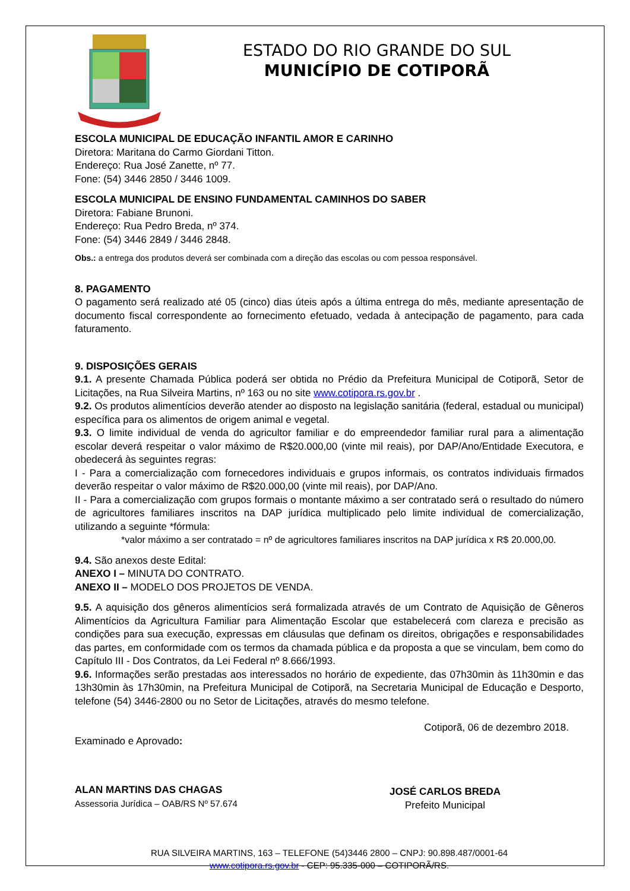ESTADO DO RIO GRANDE DO SUL
MUNICÍPIO DE COTIPORÃ
ESCOLA MUNICIPAL DE EDUCAÇÃO INFANTIL AMOR E CARINHO
Diretora: Maritana do Carmo Giordani Titton.
Endereço: Rua José Zanette, nº 77.
Fone: (54) 3446 2850 / 3446 1009.
ESCOLA MUNICIPAL DE ENSINO FUNDAMENTAL CAMINHOS DO SABER
Diretora: Fabiane Brunoni.
Endereço: Rua Pedro Breda, nº 374.
Fone: (54) 3446 2849 / 3446 2848.
Obs.: a entrega dos produtos deverá ser combinada com a direção das escolas ou com pessoa responsável.
8. PAGAMENTO
O pagamento será realizado até 05 (cinco) dias úteis após a última entrega do mês, mediante apresentação de documento fiscal correspondente ao fornecimento efetuado, vedada à antecipação de pagamento, para cada faturamento.
9. DISPOSIÇÕES GERAIS
9.1. A presente Chamada Pública poderá ser obtida no Prédio da Prefeitura Municipal de Cotiporã, Setor de Licitações, na Rua Silveira Martins, nº 163 ou no site www.cotipora.rs.gov.br .
9.2. Os produtos alimentícios deverão atender ao disposto na legislação sanitária (federal, estadual ou municipal) específica para os alimentos de origem animal e vegetal.
9.3. O limite individual de venda do agricultor familiar e do empreendedor familiar rural para a alimentação escolar deverá respeitar o valor máximo de R$20.000,00 (vinte mil reais), por DAP/Ano/Entidade Executora, e obedecerá às seguintes regras:
I - Para a comercialização com fornecedores individuais e grupos informais, os contratos individuais firmados deverão respeitar o valor máximo de R$20.000,00 (vinte mil reais), por DAP/Ano.
II - Para a comercialização com grupos formais o montante máximo a ser contratado será o resultado do número de agricultores familiares inscritos na DAP jurídica multiplicado pelo limite individual de comercialização, utilizando a seguinte *fórmula:
*valor máximo a ser contratado = nº de agricultores familiares inscritos na DAP jurídica x R$ 20.000,00.
9.4. São anexos deste Edital:
ANEXO I – MINUTA DO CONTRATO.
ANEXO II – MODELO DOS PROJETOS DE VENDA.
9.5. A aquisição dos gêneros alimentícios será formalizada através de um Contrato de Aquisição de Gêneros Alimentícios da Agricultura Familiar para Alimentação Escolar que estabelecerá com clareza e precisão as condições para sua execução, expressas em cláusulas que definam os direitos, obrigações e responsabilidades das partes, em conformidade com os termos da chamada pública e da proposta a que se vinculam, bem como do Capítulo III - Dos Contratos, da Lei Federal nº 8.666/1993.
9.6. Informações serão prestadas aos interessados no horário de expediente, das 07h30min às 11h30min e das 13h30min às 17h30min, na Prefeitura Municipal de Cotiporã, na Secretaria Municipal de Educação e Desporto, telefone (54) 3446-2800 ou no Setor de Licitações, através do mesmo telefone.
Cotiporã, 06 de dezembro 2018.
Examinado e Aprovado:
ALAN MARTINS DAS CHAGAS
Assessoria Jurídica – OAB/RS Nº 57.674
JOSÉ CARLOS BREDA
Prefeito Municipal
RUA SILVEIRA MARTINS, 163 – TELEFONE (54)3446 2800 – CNPJ: 90.898.487/0001-64
www.cotipora.rs.gov.br - CEP: 95.335-000 – COTIPORÃ/RS.